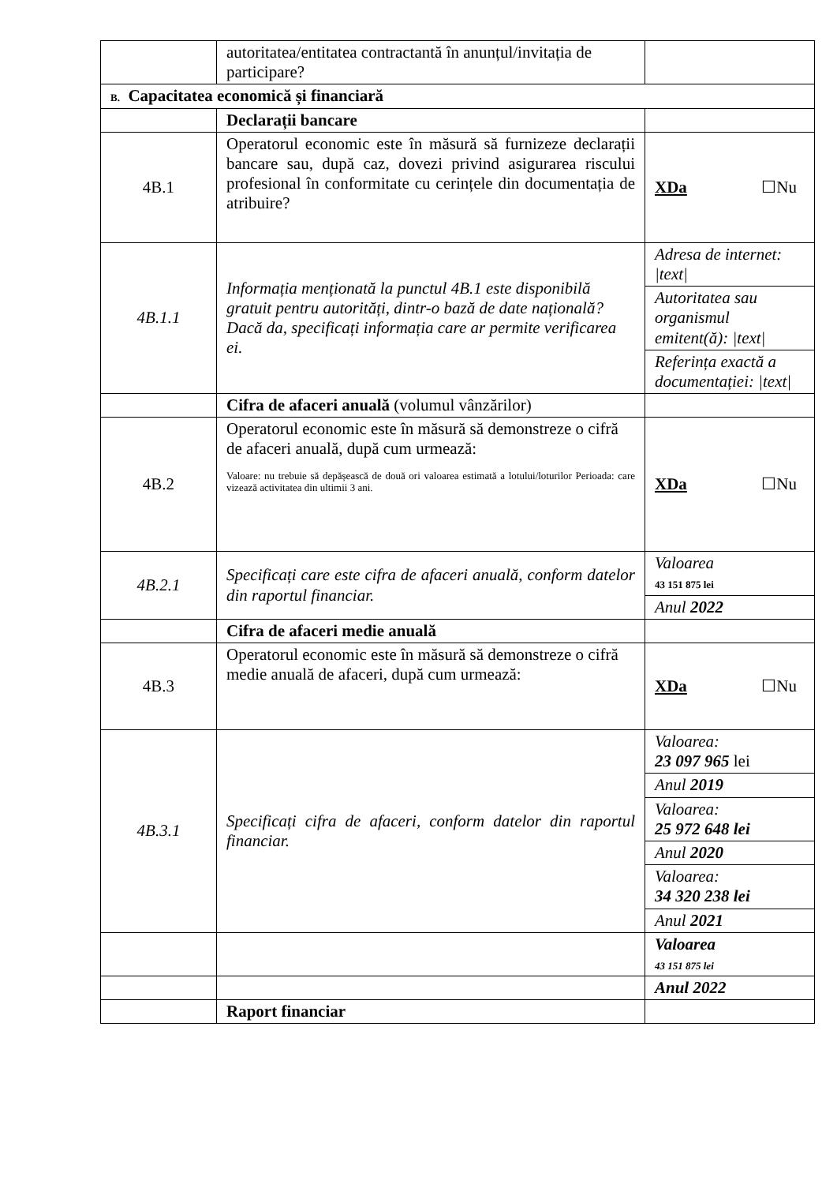| | autoritatea/entitatea contractantă în anunțul/invitația de participare? | |
| B. Capacitatea economică și financiară | | |
| | Declarații bancare | |
| 4B.1 | Operatorul economic este în măsură să furnizeze declarații bancare sau, după caz, dovezi privind asigurarea riscului profesional în conformitate cu cerințele din documentația de atribuire? | XDa ☐Nu |
| 4B.1.1 | Informația menționată la punctul 4B.1 este disponibilă gratuit pentru autorități, dintr-o bază de date națională? Dacă da, specificați informația care ar permite verificarea ei. | Adresa de internet: /text/ |
| | | Autoritatea sau organismul emitent(ă): /text/ |
| | | Referința exactă a documentației: /text/ |
| | Cifra de afaceri anuală (volumul vânzărilor) | |
| 4B.2 | Operatorul economic este în măsură să demonstreze o cifră de afaceri anuală, după cum urmează: Valoare: nu trebuie să depășească de două ori valoarea estimată a lotului/loturilor Perioada: care vizează activitatea din ultimii 3 ani. | XDa ☐Nu |
| 4B.2.1 | Specificați care este cifra de afaceri anuală, conform datelor din raportul financiar. | Valoarea 43 151 875 lei |
| | | Anul 2022 |
| | Cifra de afaceri medie anuală | |
| 4B.3 | Operatorul economic este în măsură să demonstreze o cifră medie anuală de afaceri, după cum urmează: | XDa ☐Nu |
| 4B.3.1 | Specificați cifra de afaceri, conform datelor din raportul financiar. | Valoarea: 23 097 965 lei |
| | | Anul 2019 |
| | | Valoarea: 25 972 648 lei |
| | | Anul 2020 |
| | | Valoarea: 34 320 238 lei |
| | | Anul 2021 |
| | | Valoarea 43 151 875 lei |
| | | Anul 2022 |
| | Raport financiar | |